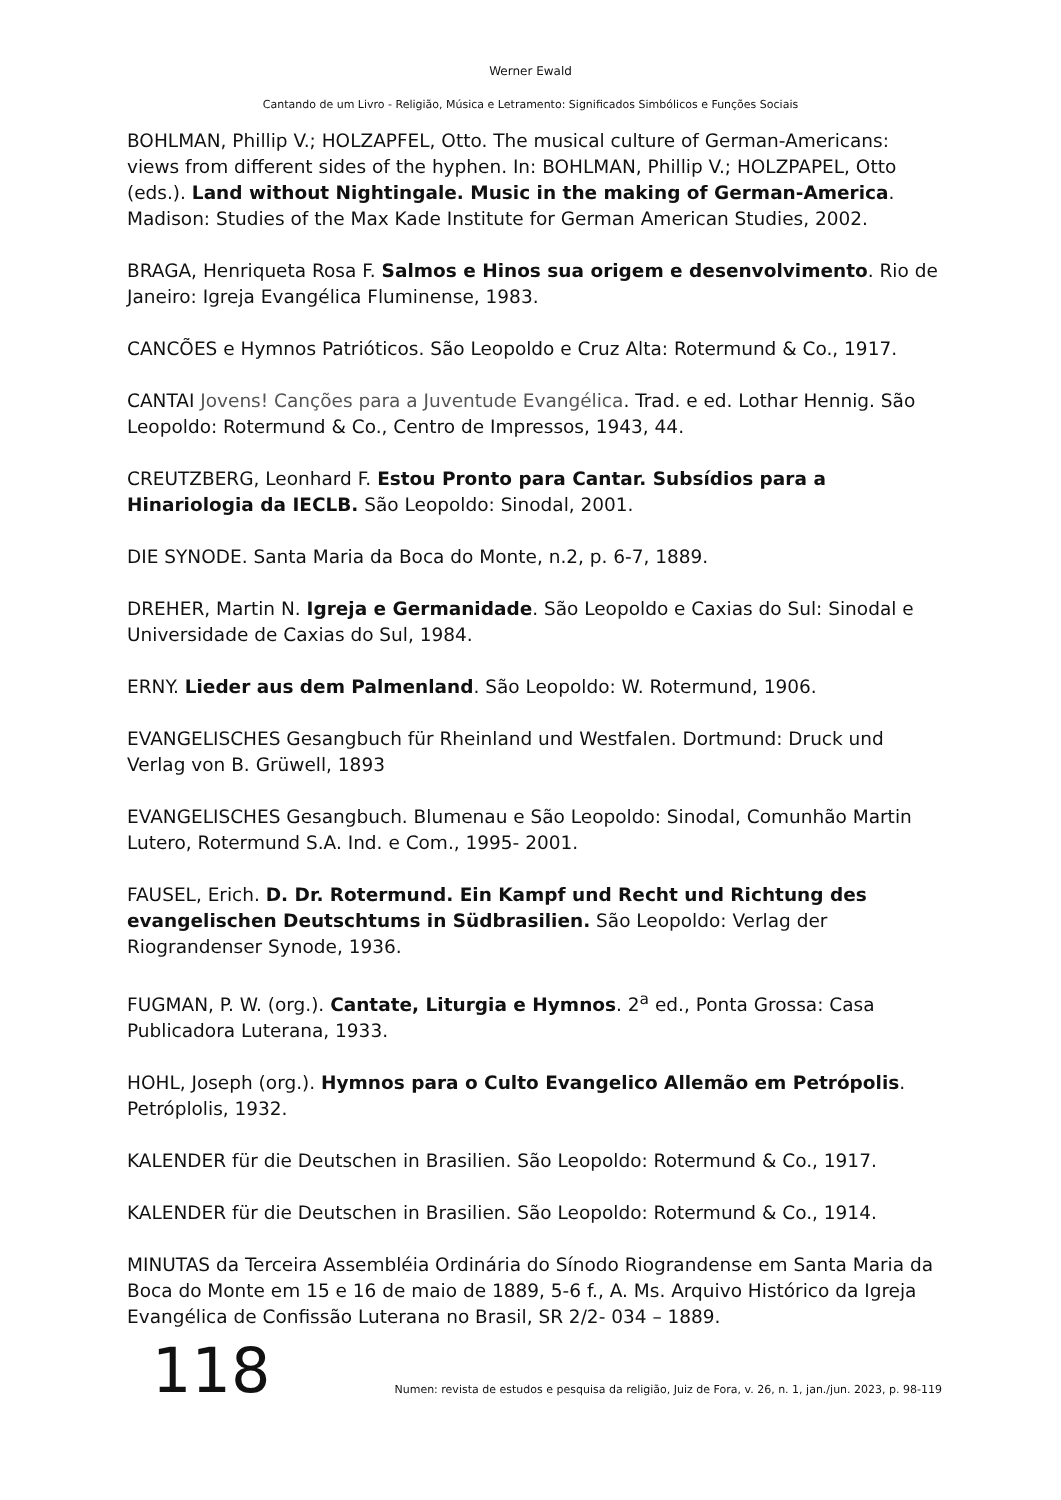Werner Ewald
Cantando de um Livro - Religião, Música e Letramento: Significados Simbólicos e Funções Sociais
BOHLMAN, Phillip V.; HOLZAPFEL, Otto. The musical culture of German-Americans: views from different sides of the hyphen. In: BOHLMAN, Phillip V.; HOLZPAPEL, Otto (eds.). Land without Nightingale. Music in the making of German-America. Madison: Studies of the Max Kade Institute for German American Studies, 2002.
BRAGA, Henriqueta Rosa F. Salmos e Hinos sua origem e desenvolvimento. Rio de Janeiro: Igreja Evangélica Fluminense, 1983.
CANCÕES e Hymnos Patrióticos. São Leopoldo e Cruz Alta: Rotermund & Co., 1917.
CANTAI Jovens! Canções para a Juventude Evangélica. Trad. e ed. Lothar Hennig. São Leopoldo: Rotermund & Co., Centro de Impressos, 1943, 44.
CREUTZBERG, Leonhard F. Estou Pronto para Cantar. Subsídios para a Hinariologia da IECLB. São Leopoldo: Sinodal, 2001.
DIE SYNODE. Santa Maria da Boca do Monte, n.2, p. 6-7, 1889.
DREHER, Martin N. Igreja e Germanidade. São Leopoldo e Caxias do Sul: Sinodal e Universidade de Caxias do Sul, 1984.
ERNY. Lieder aus dem Palmenland. São Leopoldo: W. Rotermund, 1906.
EVANGELISCHES Gesangbuch für Rheinland und Westfalen. Dortmund: Druck und Verlag von B. Grüwell, 1893
EVANGELISCHES Gesangbuch. Blumenau e São Leopoldo: Sinodal, Comunhão Martin Lutero, Rotermund S.A. Ind. e Com., 1995- 2001.
FAUSEL, Erich. D. Dr. Rotermund. Ein Kampf und Recht und Richtung des evangelischen Deutschtums in Südbrasilien. São Leopoldo: Verlag der Riograndenser Synode, 1936.
FUGMAN, P. W. (org.). Cantate, Liturgia e Hymnos. 2<sup>a</sup> ed., Ponta Grossa: Casa Publicadora Luterana, 1933.
HOHL, Joseph (org.). Hymnos para o Culto Evangelico Allemão em Petrópolis. Petróplolis, 1932.
KALENDER für die Deutschen in Brasilien. São Leopoldo: Rotermund & Co., 1917.
KALENDER für die Deutschen in Brasilien. São Leopoldo: Rotermund & Co., 1914.
MINUTAS da Terceira Assembléia Ordinária do Sínodo Riograndense em Santa Maria da Boca do Monte em 15 e 16 de maio de 1889, 5-6 f., A. Ms. Arquivo Histórico da Igreja Evangélica de Confissão Luterana no Brasil, SR 2/2- 034 – 1889.
118
Numen: revista de estudos e pesquisa da religião, Juiz de Fora, v. 26, n. 1, jan./jun. 2023, p. 98-119